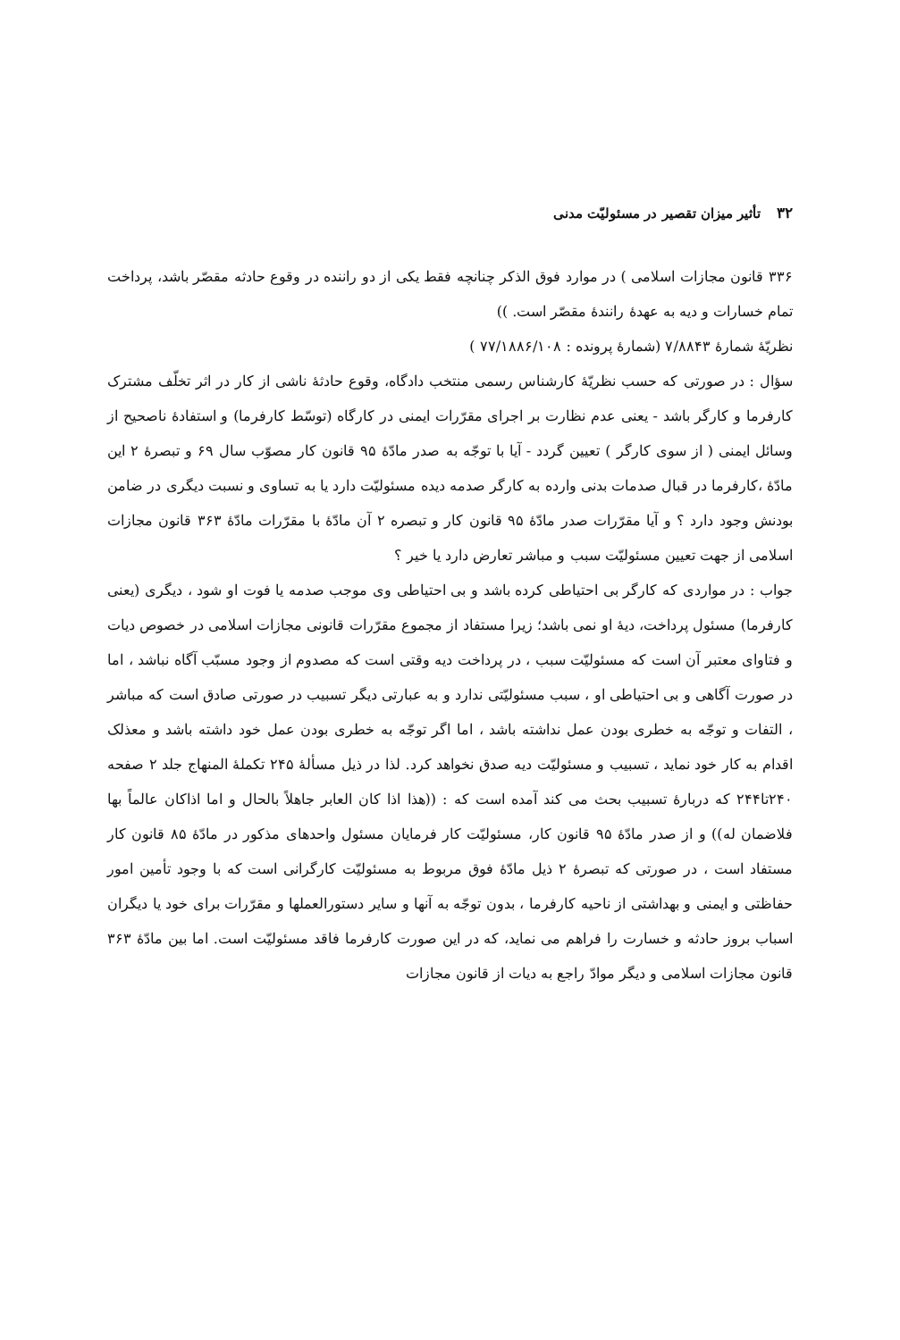۳۲تأثیر میزان تقصیر در مسئولیّت مدنی
۳۳۶ قانون مجازات اسلامی ) در موارد فوق الذکر چنانچه فقط یکی از دو راننده در وقوع حادثه مقصّر باشد، پرداخت تمام خسارات و دیه به عهدهٔ رانندهٔ مقصّر است. ))
نظریّهٔ شمارهٔ ۷/۸۸۴۳ (شمارهٔ پرونده : ۷۷/۱۸۸۶/۱۰۸ )
سؤال : در صورتی که حسب نظریّهٔ کارشناس رسمی منتخب دادگاه، وقوع حادثهٔ ناشی از کار در اثر تخلّف مشترک کارفرما و کارگر باشد - یعنی عدم نظارت بر اجرای مقرّرات ایمنی در کارگاه (توسّط کارفرما) و استفادهٔ ناصحیح از وسائل ایمنی ( از سوی کارگر ) تعیین گردد - آیا با توجّه به صدر مادّهٔ ۹۵ قانون کار مصوّب سال ۶۹ و تبصرهٔ ۲ این مادّهٔ ،کارفرما در قبال صدمات بدنی وارده به کارگر صدمه دیده مسئولیّت دارد یا به تساوی و نسبت دیگری در ضامن بودنش وجود دارد ؟ و آیا مقرّرات صدر مادّهٔ ۹۵ قانون کار و تبصره ۲ آن مادّهٔ با مقرّرات مادّهٔ ۳۶۳ قانون مجازات اسلامی از جهت تعیین مسئولیّت سبب و مباشر تعارض دارد یا خیر ؟
جواب : در مواردی که کارگر بی احتیاطی کرده باشد و بی احتیاطی وی موجب صدمه یا فوت او شود ، دیگری (یعنی کارفرما) مسئول پرداخت، دیهٔ او نمی باشد؛ زیرا مستفاد از مجموع مقرّرات قانونی مجازات اسلامی در خصوص دیات و فتاوای معتبر آن است که مسئولیّت سبب ، در پرداخت دیه وقتی است که مصدوم از وجود مسبّب آگاه نباشد ، اما در صورت آگاهی و بی احتیاطی او ، سبب مسئولیّتی ندارد و به عبارتی دیگر تسبیب در صورتی صادق است که مباشر ، التفات و توجّه به خطری بودن عمل نداشته باشد ، اما اگر توجّه به خطری بودن عمل خود داشته باشد و معذلک اقدام به کار خود نماید ، تسبیب و مسئولیّت دیه صدق نخواهد کرد. لذا در ذیل مسألهٔ ۲۴۵ تکملهٔ المنهاج جلد ۲ صفحه ۲۴۰تا۲۴۴ که دربارهٔ تسبیب بحث می کند آمده است که : ((هذا اذا کان العابر جاهلاً بالحال و اما اذاکان عالماً بها فلاضمان له)) و از صدر مادّهٔ ۹۵ قانون کار، مسئولیّت کار فرمایان مسئول واحدهای مذکور در مادّهٔ ۸۵ قانون کار مستفاد است ، در صورتی که تبصرهٔ ۲ ذیل مادّهٔ فوق مربوط به مسئولیّت کارگرانی است که با وجود تأمین امور حفاظتی و ایمنی و بهداشتی از ناحیه کارفرما ، بدون توجّه به آنها و سایر دستورالعملها و مقرّرات برای خود یا دیگران اسباب بروز حادثه و خسارت را فراهم می نماید، که در این صورت کارفرما فاقد مسئولیّت است. اما بین مادّهٔ ۳۶۳ قانون مجازات اسلامی و دیگر موادّ راجع به دیات از قانون مجازات